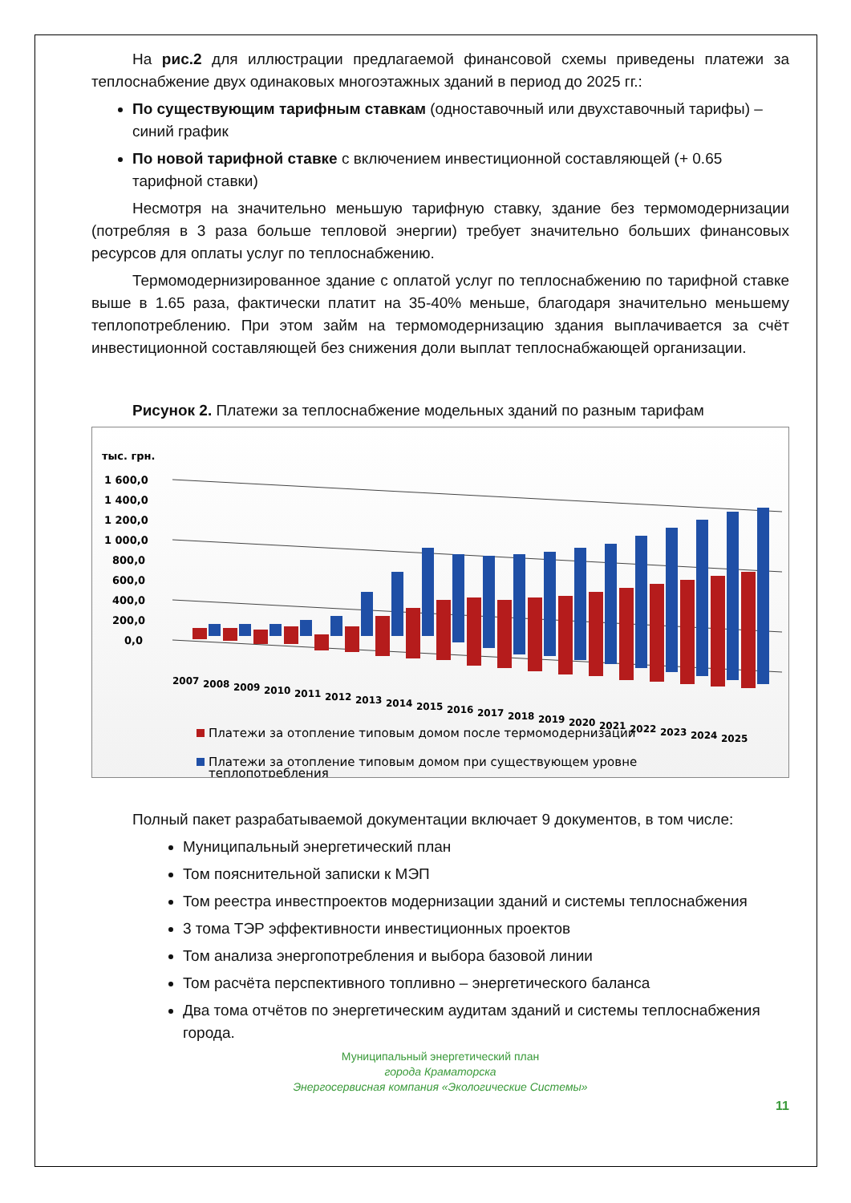На рис.2 для иллюстрации предлагаемой финансовой схемы приведены платежи за теплоснабжение двух одинаковых многоэтажных зданий в период до 2025 гг.:
По существующим тарифным ставкам (одноставочный или двухставочный тарифы) – синий график
По новой тарифной ставке с включением инвестиционной составляющей (+ 0.65 тарифной ставки)
Несмотря на значительно меньшую тарифную ставку, здание без термомодернизации (потребляя в 3 раза больше тепловой энергии) требует значительно больших финансовых ресурсов для оплаты услуг по теплоснабжению.
Термомодернизированное здание с оплатой услуг по теплоснабжению по тарифной ставке выше в 1.65 раза, фактически платит на 35-40% меньше, благодаря значительно меньшему теплопотреблению. При этом займ на термомодернизацию здания выплачивается за счёт инвестиционной составляющей без снижения доли выплат теплоснабжающей организации.
Рисунок 2. Платежи за теплоснабжение модельных зданий по разным тарифам
тыс. грн.
1 600,0
1 400,0
1 200,0
1 000,0
800,0
600,0
400,0
200,0
0,0
2007
2008
2009
2010
2011
2012
2013
2014
2015
2016
2017
2018
2019
2020
2021
2022
2023
2024
2025
Платежи за отопление типовым домом после термомодернизации
Платежи за отопление типовым домом при существующем уровне
теплопотребления
Полный пакет разрабатываемой документации включает 9 документов, в том числе:
Муниципальный энергетический план
Том пояснительной записки к МЭП
Том реестра инвестпроектов модернизации зданий и системы теплоснабжения
3 тома ТЭР эффективности инвестиционных проектов
Том анализа энергопотребления и выбора базовой линии
Том расчёта перспективного топливно – энергетического баланса
Два тома отчётов по энергетическим аудитам зданий и системы теплоснабжения города.
Муниципальный энергетический план
города Краматорска
Энергосервисная компания «Экологические Системы»
11